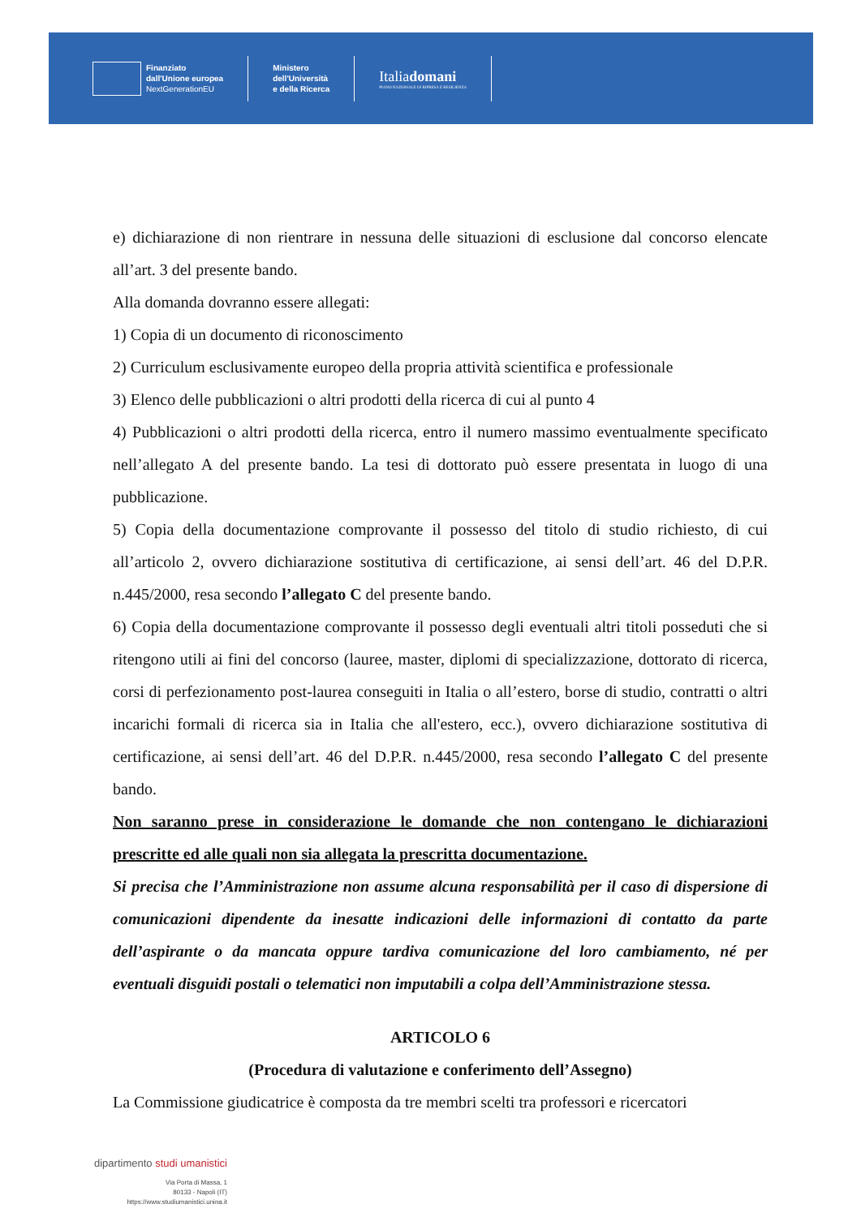Finanziato
dall'Unione europea
NextGenerationEU
Ministero
dell'Università
e della Ricerca
Italiadomani
PIANO NAZIONALE DI RIPRESA E RESILIENZA
e) dichiarazione di non rientrare in nessuna delle situazioni di esclusione dal concorso elencate all’art. 3 del presente bando.
Alla domanda dovranno essere allegati:
1) Copia di un documento di riconoscimento
2) Curriculum esclusivamente europeo della propria attività scientifica e professionale
3) Elenco delle pubblicazioni o altri prodotti della ricerca di cui al punto 4
4) Pubblicazioni o altri prodotti della ricerca, entro il numero massimo eventualmente specificato nell’allegato A del presente bando. La tesi di dottorato può essere presentata in luogo di una pubblicazione.
5) Copia della documentazione comprovante il possesso del titolo di studio richiesto, di cui all’articolo 2, ovvero dichiarazione sostitutiva di certificazione, ai sensi dell’art. 46 del D.P.R. n.445/2000, resa secondo l’allegato C del presente bando.
6) Copia della documentazione comprovante il possesso degli eventuali altri titoli posseduti che si ritengono utili ai fini del concorso (lauree, master, diplomi di specializzazione, dottorato di ricerca, corsi di perfezionamento post-laurea conseguiti in Italia o all’estero, borse di studio, contratti o altri incarichi formali di ricerca sia in Italia che all'estero, ecc.), ovvero dichiarazione sostitutiva di certificazione, ai sensi dell’art. 46 del D.P.R. n.445/2000, resa secondo l’allegato C del presente bando.
Non saranno prese in considerazione le domande che non contengano le dichiarazioni prescritte ed alle quali non sia allegata la prescritta documentazione.
Si precisa che l’Amministrazione non assume alcuna responsabilità per il caso di dispersione di comunicazioni dipendente da inesatte indicazioni delle informazioni di contatto da parte dell’aspirante o da mancata oppure tardiva comunicazione del loro cambiamento, né per eventuali disguidi postali o telematici non imputabili a colpa dell’Amministrazione stessa.
ARTICOLO 6
(Procedura di valutazione e conferimento dell’Assegno)
La Commissione giudicatrice è composta da tre membri scelti tra professori e ricercatori
dipartimento studi umanistici
Via Porta di Massa, 1
80133 - Napoli (IT)
https://www.studiumanistici.unina.it